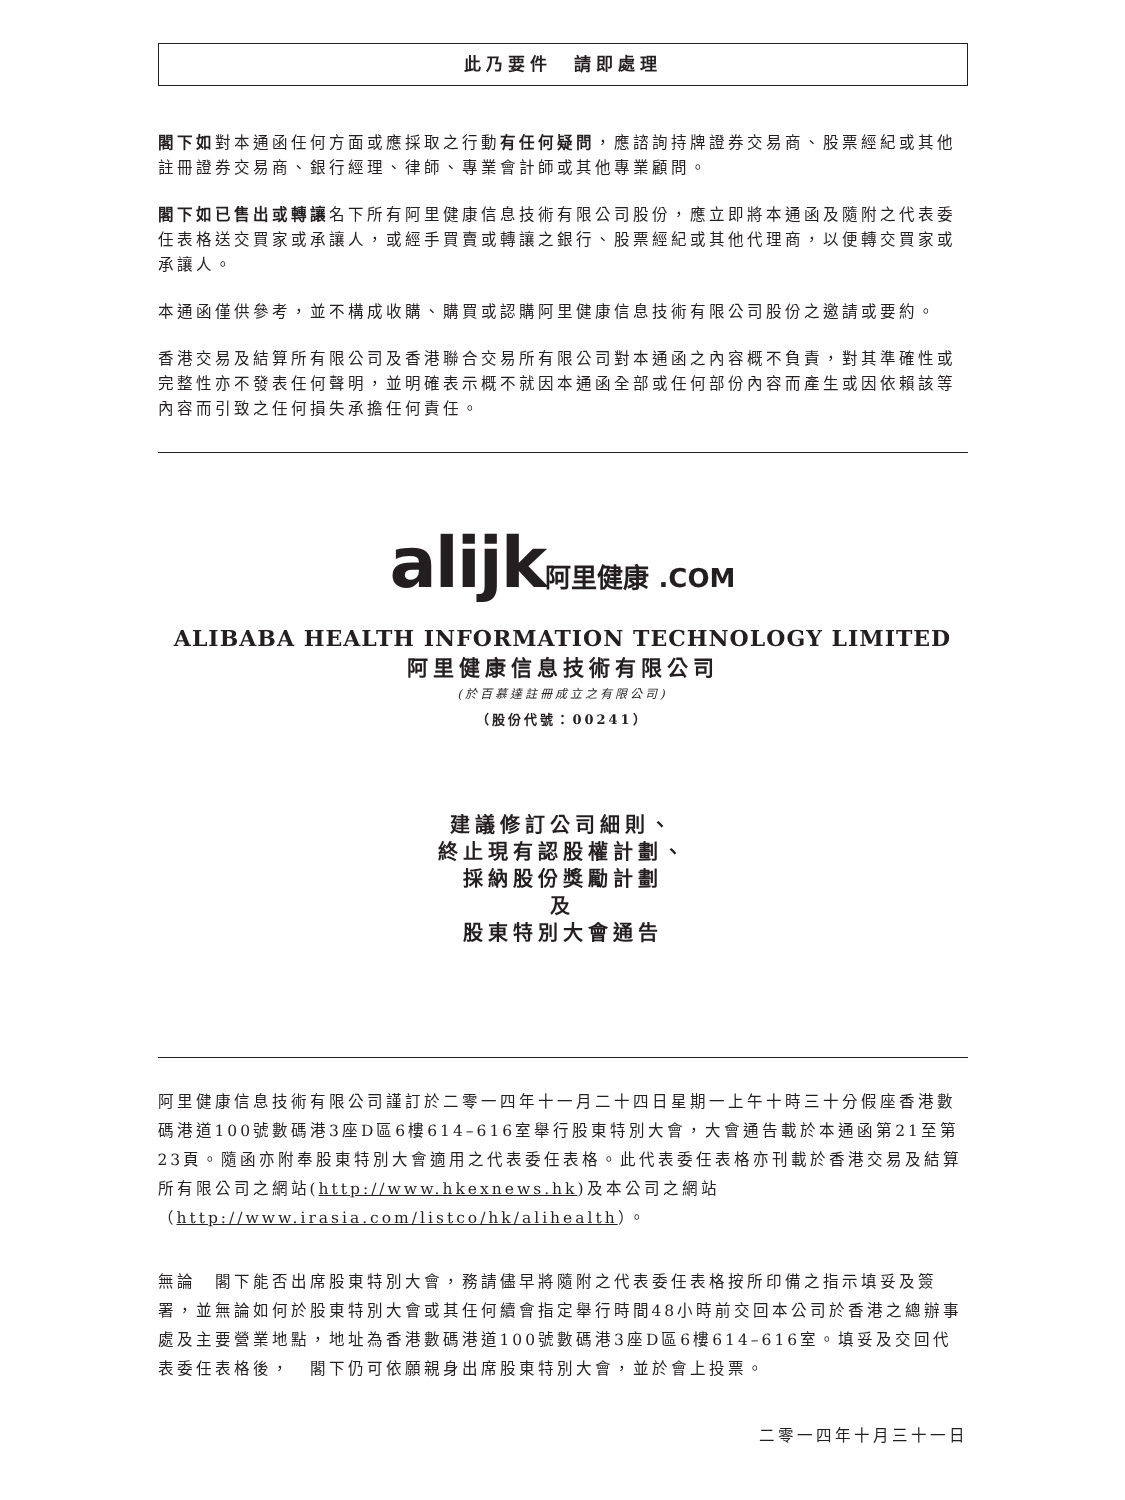此乃要件　請即處理
閣下如對本通函任何方面或應採取之行動有任何疑問，應諮詢持牌證券交易商、股票經紀或其他註冊證券交易商、銀行經理、律師、專業會計師或其他專業顧問。
閣下如已售出或轉讓名下所有阿里健康信息技術有限公司股份，應立即將本通函及隨附之代表委任表格送交買家或承讓人，或經手買賣或轉讓之銀行、股票經紀或其他代理商，以便轉交買家或承讓人。
本通函僅供參考，並不構成收購、購買或認購阿里健康信息技術有限公司股份之邀請或要約。
香港交易及結算所有限公司及香港聯合交易所有限公司對本通函之內容概不負責，對其準確性或完整性亦不發表任何聲明，並明確表示概不就因本通函全部或任何部份內容而產生或因依賴該等內容而引致之任何損失承擔任何責任。
alijk阿里健康 .COM
ALIBABA HEALTH INFORMATION TECHNOLOGY LIMITED
阿里健康信息技術有限公司
(於百慕達註冊成立之有限公司)
（股份代號：00241）
建議修訂公司細則、
終止現有認股權計劃、
採納股份獎勵計劃
及
股東特別大會通告
阿里健康信息技術有限公司謹訂於二零一四年十一月二十四日星期一上午十時三十分假座香港數碼港道100號數碼港3座D區6樓614–616室舉行股東特別大會，大會通告載於本通函第21至第23頁。隨函亦附奉股東特別大會適用之代表委任表格。此代表委任表格亦刊載於香港交易及結算所有限公司之網站(http://www.hkexnews.hk)及本公司之網站（http://www.irasia.com/listco/hk/alihealth）。
無論　閣下能否出席股東特別大會，務請儘早將隨附之代表委任表格按所印備之指示填妥及簽署，並無論如何於股東特別大會或其任何續會指定舉行時間48小時前交回本公司於香港之總辦事處及主要營業地點，地址為香港數碼港道100號數碼港3座D區6樓614–616室。填妥及交回代表委任表格後，　閣下仍可依願親身出席股東特別大會，並於會上投票。
二零一四年十月三十一日